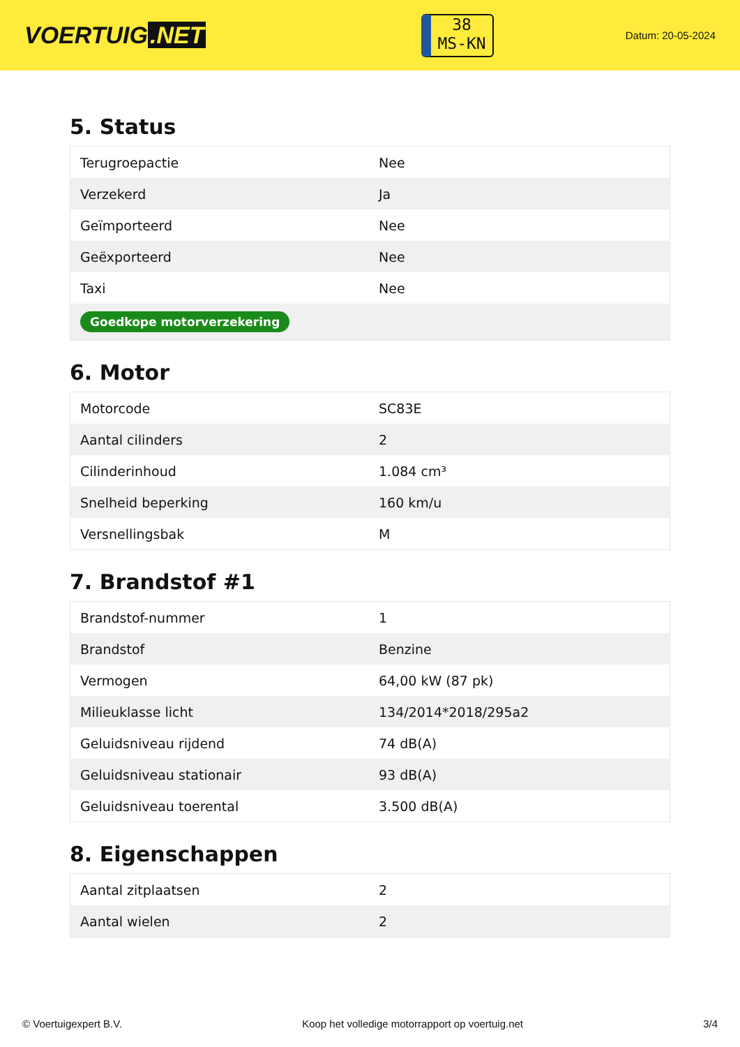VOERTUIG.NET
38
MS-KN
Datum: 20-05-2024
5. Status
| Terugroepactie | Nee |
| Verzekerd | Ja |
| Geïmporteerd | Nee |
| Geëxporteerd | Nee |
| Taxi | Nee |
| Goedkope motorverzekering | |
6. Motor
| Motorcode | SC83E |
| Aantal cilinders | 2 |
| Cilinderinhoud | 1.084 cm³ |
| Snelheid beperking | 160 km/u |
| Versnellingsbak | M |
7. Brandstof #1
| Brandstof-nummer | 1 |
| Brandstof | Benzine |
| Vermogen | 64,00 kW (87 pk) |
| Milieuklasse licht | 134/2014*2018/295a2 |
| Geluidsniveau rijdend | 74 dB(A) |
| Geluidsniveau stationair | 93 dB(A) |
| Geluidsniveau toerental | 3.500 dB(A) |
8. Eigenschappen
| Aantal zitplaatsen | 2 |
| Aantal wielen | 2 |
© Voertuigexpert B.V. Koop het volledige motorrapport op voertuig.net 3/4